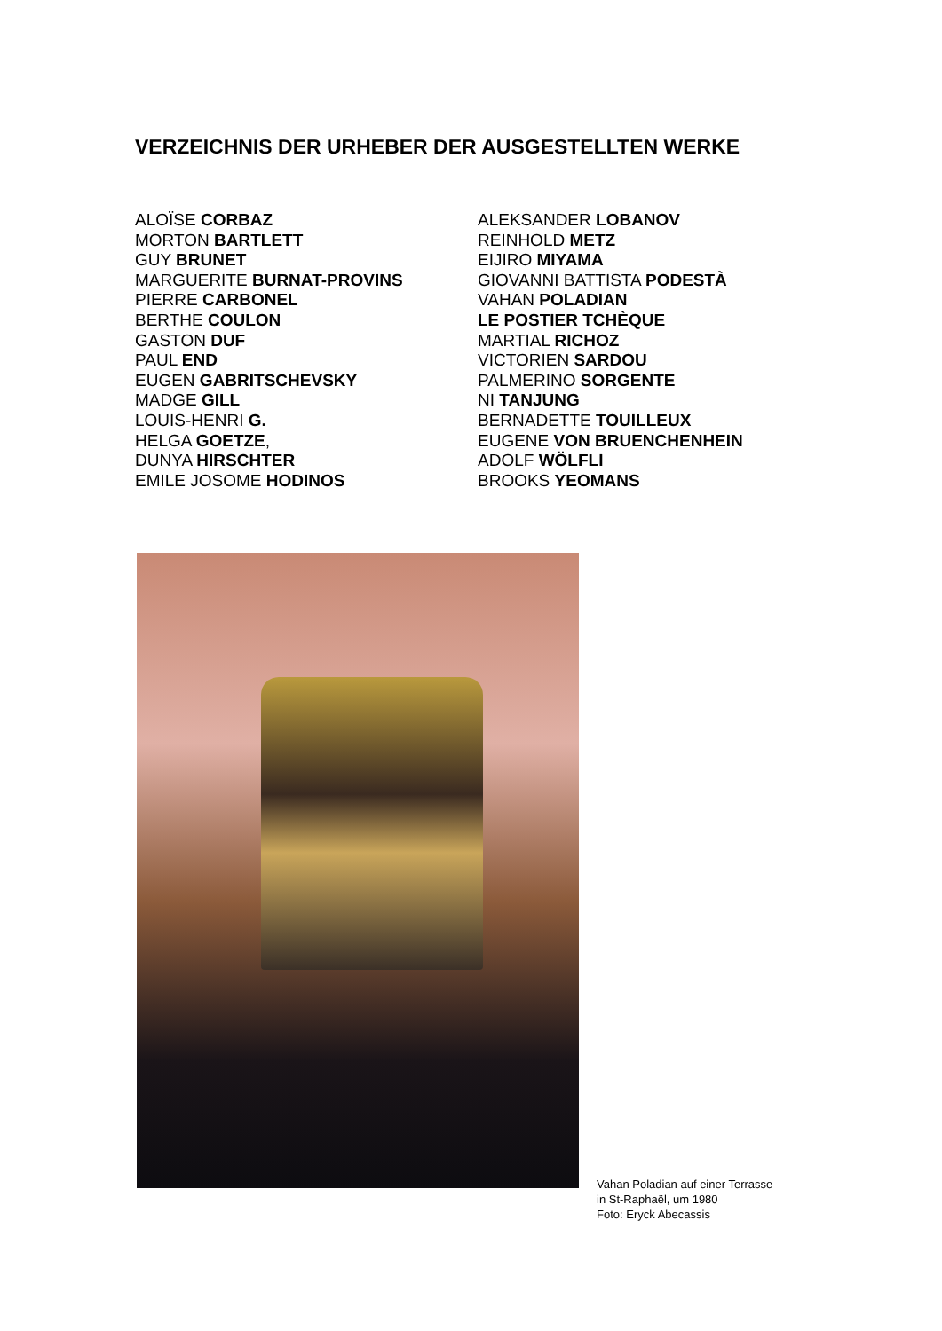VERZEICHNIS DER URHEBER DER AUSGESTELLTEN WERKE
ALOÏSE CORBAZ
MORTON BARTLETT
GUY BRUNET
MARGUERITE BURNAT-PROVINS
PIERRE CARBONEL
BERTHE COULON
GASTON DUF
PAUL END
EUGEN GABRITSCHEVSKY
MADGE GILL
LOUIS-HENRI G.
HELGA GOETZE,
DUNYA HIRSCHTER
EMILE JOSOME HODINOS
ALEKSANDER LOBANOV
REINHOLD METZ
EIJIRO MIYAMA
GIOVANNI BATTISTA PODESTÀ
VAHAN POLADIAN
LE POSTIER TCHÈQUE
MARTIAL RICHOZ
VICTORIEN SARDOU
PALMERINO SORGENTE
NI TANJUNG
BERNADETTE TOUILLEUX
EUGENE VON BRUENCHENHEIN
ADOLF WÖLFLI
BROOKS YEOMANS
Vahan Poladian auf einer Terrasse
in St-Raphaël, um 1980
Foto: Eryck Abecassis